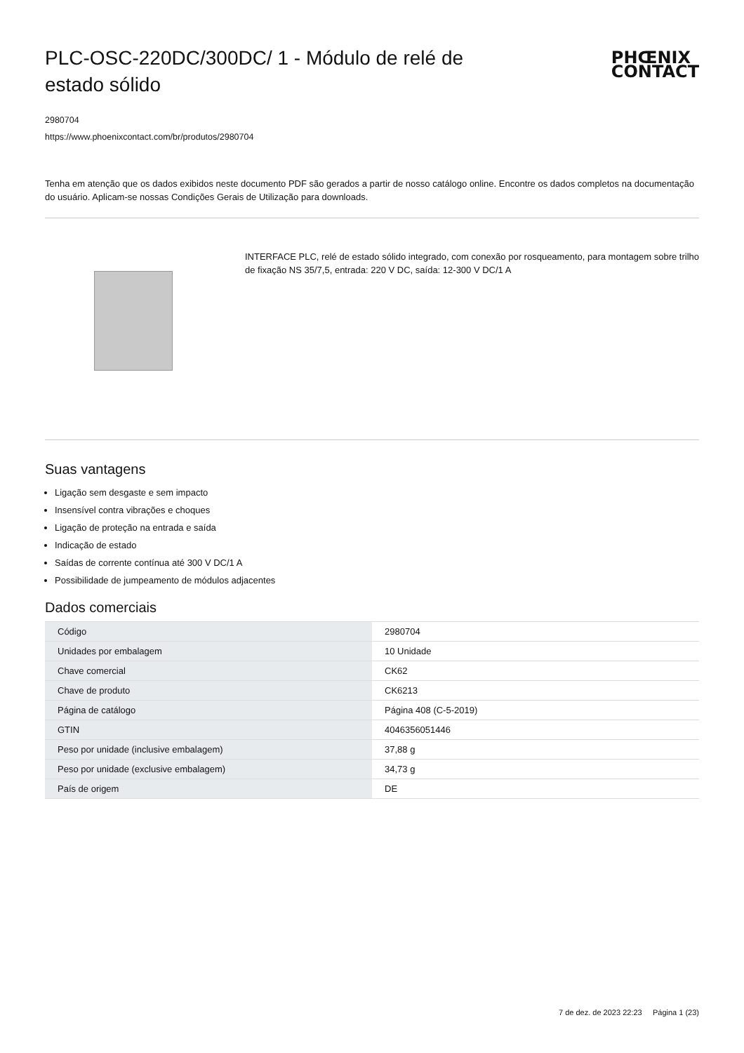PLC-OSC-220DC/300DC/ 1 - Módulo de relé de estado sólido
PHŒNIX
CONTACT
2980704
https://www.phoenixcontact.com/br/produtos/2980704
Tenha em atenção que os dados exibidos neste documento PDF são gerados a partir de nosso catálogo online. Encontre os dados completos na documentação do usuário. Aplicam-se nossas Condições Gerais de Utilização para downloads.
INTERFACE PLC, relé de estado sólido integrado, com conexão por rosqueamento, para montagem sobre trilho de fixação NS 35/7,5, entrada: 220 V DC, saída: 12-300 V DC/1 A
Suas vantagens
Ligação sem desgaste e sem impacto
Insensível contra vibrações e choques
Ligação de proteção na entrada e saída
Indicação de estado
Saídas de corrente contínua até 300 V DC/1 A
Possibilidade de jumpeamento de módulos adjacentes
Dados comerciais
| Código | 2980704 |
| Unidades por embalagem | 10 Unidade |
| Chave comercial | CK62 |
| Chave de produto | CK6213 |
| Página de catálogo | Página 408 (C-5-2019) |
| GTIN | 4046356051446 |
| Peso por unidade (inclusive embalagem) | 37,88 g |
| Peso por unidade (exclusive embalagem) | 34,73 g |
| País de origem | DE |
7 de dez. de 2023 22:23 Página 1 (23)